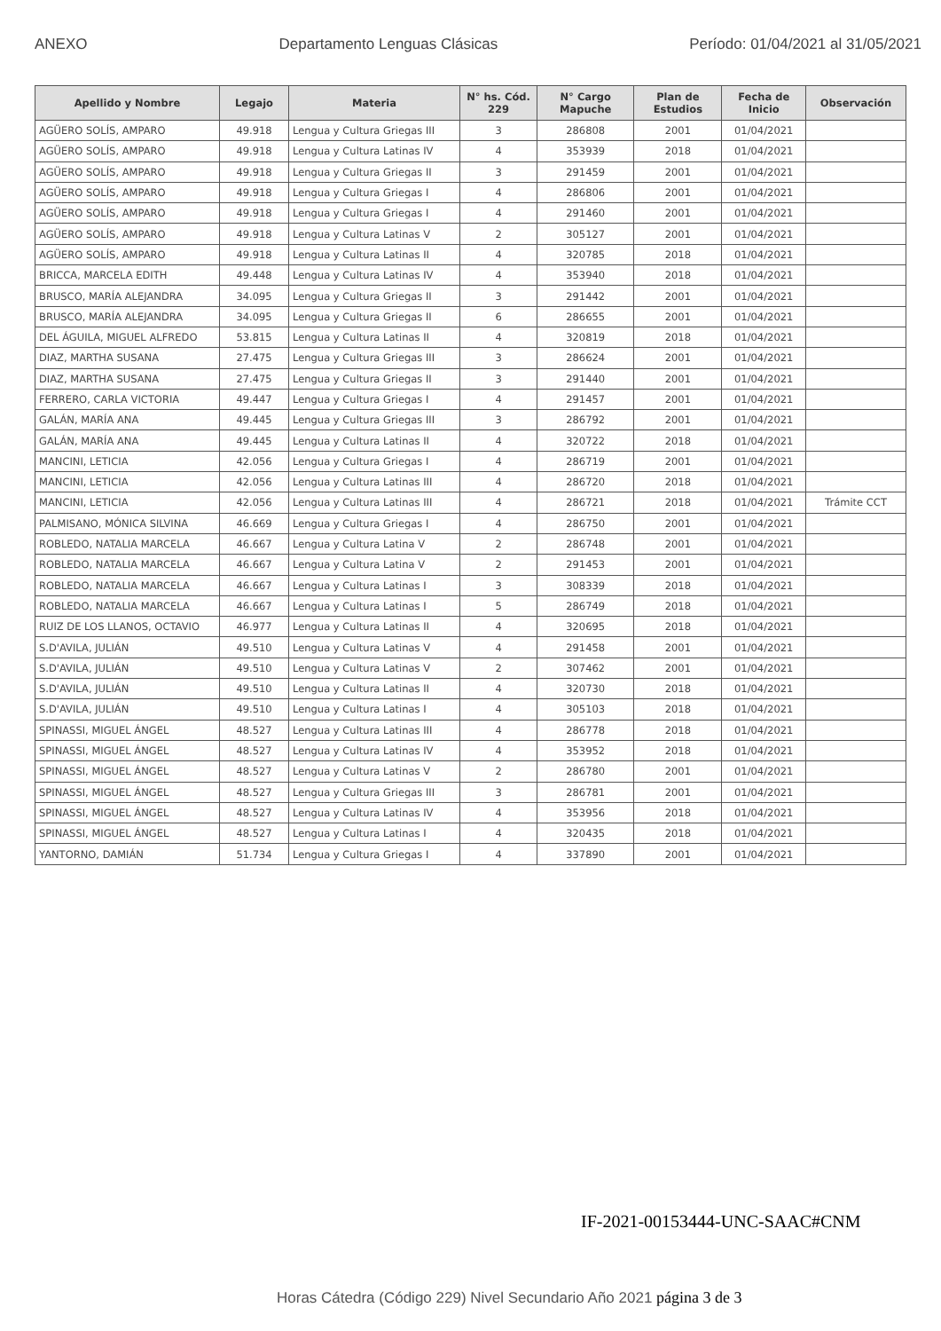ANEXO Departamento Lenguas Clásicas Período: 01/04/2021 al 31/05/2021
| Apellido y Nombre | Legajo | Materia | N° hs. Cód. 229 | N° Cargo Mapuche | Plan de Estudios | Fecha de Inicio | Observación |
| --- | --- | --- | --- | --- | --- | --- | --- |
| AGÜERO SOLÍS, AMPARO | 49.918 | Lengua y Cultura Griegas III | 3 | 286808 | 2001 | 01/04/2021 | |
| AGÜERO SOLÍS, AMPARO | 49.918 | Lengua y Cultura Latinas IV | 4 | 353939 | 2018 | 01/04/2021 | |
| AGÜERO SOLÍS, AMPARO | 49.918 | Lengua y Cultura Griegas II | 3 | 291459 | 2001 | 01/04/2021 | |
| AGÜERO SOLÍS, AMPARO | 49.918 | Lengua y Cultura Griegas I | 4 | 286806 | 2001 | 01/04/2021 | |
| AGÜERO SOLÍS, AMPARO | 49.918 | Lengua y Cultura Griegas I | 4 | 291460 | 2001 | 01/04/2021 | |
| AGÜERO SOLÍS, AMPARO | 49.918 | Lengua y Cultura Latinas V | 2 | 305127 | 2001 | 01/04/2021 | |
| AGÜERO SOLÍS, AMPARO | 49.918 | Lengua y Cultura Latinas II | 4 | 320785 | 2018 | 01/04/2021 | |
| BRICCA, MARCELA EDITH | 49.448 | Lengua y Cultura Latinas IV | 4 | 353940 | 2018 | 01/04/2021 | |
| BRUSCO, MARÍA ALEJANDRA | 34.095 | Lengua y Cultura Griegas II | 3 | 291442 | 2001 | 01/04/2021 | |
| BRUSCO, MARÍA ALEJANDRA | 34.095 | Lengua y Cultura Griegas II | 6 | 286655 | 2001 | 01/04/2021 | |
| DEL ÁGUILA, MIGUEL ALFREDO | 53.815 | Lengua y Cultura Latinas II | 4 | 320819 | 2018 | 01/04/2021 | |
| DIAZ, MARTHA SUSANA | 27.475 | Lengua y Cultura Griegas III | 3 | 286624 | 2001 | 01/04/2021 | |
| DIAZ, MARTHA SUSANA | 27.475 | Lengua y Cultura Griegas II | 3 | 291440 | 2001 | 01/04/2021 | |
| FERRERO, CARLA VICTORIA | 49.447 | Lengua y Cultura Griegas I | 4 | 291457 | 2001 | 01/04/2021 | |
| GALÁN, MARÍA ANA | 49.445 | Lengua y Cultura Griegas III | 3 | 286792 | 2001 | 01/04/2021 | |
| GALÁN, MARÍA ANA | 49.445 | Lengua y Cultura Latinas II | 4 | 320722 | 2018 | 01/04/2021 | |
| MANCINI, LETICIA | 42.056 | Lengua y Cultura Griegas I | 4 | 286719 | 2001 | 01/04/2021 | |
| MANCINI, LETICIA | 42.056 | Lengua y Cultura Latinas III | 4 | 286720 | 2018 | 01/04/2021 | |
| MANCINI, LETICIA | 42.056 | Lengua y Cultura Latinas III | 4 | 286721 | 2018 | 01/04/2021 | Trámite CCT |
| PALMISANO, MÓNICA SILVINA | 46.669 | Lengua y Cultura Griegas I | 4 | 286750 | 2001 | 01/04/2021 | |
| ROBLEDO, NATALIA MARCELA | 46.667 | Lengua y Cultura Latina V | 2 | 286748 | 2001 | 01/04/2021 | |
| ROBLEDO, NATALIA MARCELA | 46.667 | Lengua y Cultura Latina V | 2 | 291453 | 2001 | 01/04/2021 | |
| ROBLEDO, NATALIA MARCELA | 46.667 | Lengua y Cultura Latinas I | 3 | 308339 | 2018 | 01/04/2021 | |
| ROBLEDO, NATALIA MARCELA | 46.667 | Lengua y Cultura Latinas I | 5 | 286749 | 2018 | 01/04/2021 | |
| RUIZ DE LOS LLANOS, OCTAVIO | 46.977 | Lengua y Cultura Latinas II | 4 | 320695 | 2018 | 01/04/2021 | |
| S.D'AVILA, JULIÁN | 49.510 | Lengua y Cultura Latinas V | 4 | 291458 | 2001 | 01/04/2021 | |
| S.D'AVILA, JULIÁN | 49.510 | Lengua y Cultura Latinas V | 2 | 307462 | 2001 | 01/04/2021 | |
| S.D'AVILA, JULIÁN | 49.510 | Lengua y Cultura Latinas II | 4 | 320730 | 2018 | 01/04/2021 | |
| S.D'AVILA, JULIÁN | 49.510 | Lengua y Cultura Latinas I | 4 | 305103 | 2018 | 01/04/2021 | |
| SPINASSI, MIGUEL ÁNGEL | 48.527 | Lengua y Cultura Latinas III | 4 | 286778 | 2018 | 01/04/2021 | |
| SPINASSI, MIGUEL ÁNGEL | 48.527 | Lengua y Cultura Latinas IV | 4 | 353952 | 2018 | 01/04/2021 | |
| SPINASSI, MIGUEL ÁNGEL | 48.527 | Lengua y Cultura Latinas V | 2 | 286780 | 2001 | 01/04/2021 | |
| SPINASSI, MIGUEL ÁNGEL | 48.527 | Lengua y Cultura Griegas III | 3 | 286781 | 2001 | 01/04/2021 | |
| SPINASSI, MIGUEL ÁNGEL | 48.527 | Lengua y Cultura Latinas IV | 4 | 353956 | 2018 | 01/04/2021 | |
| SPINASSI, MIGUEL ÁNGEL | 48.527 | Lengua y Cultura Latinas I | 4 | 320435 | 2018 | 01/04/2021 | |
| YANTORNO, DAMIÁN | 51.734 | Lengua y Cultura Griegas I | 4 | 337890 | 2001 | 01/04/2021 | |
IF-2021-00153444-UNC-SAAC#CNM
Horas Cátedra (Código 229) Nivel Secundario Año 2021 página 3 de 3